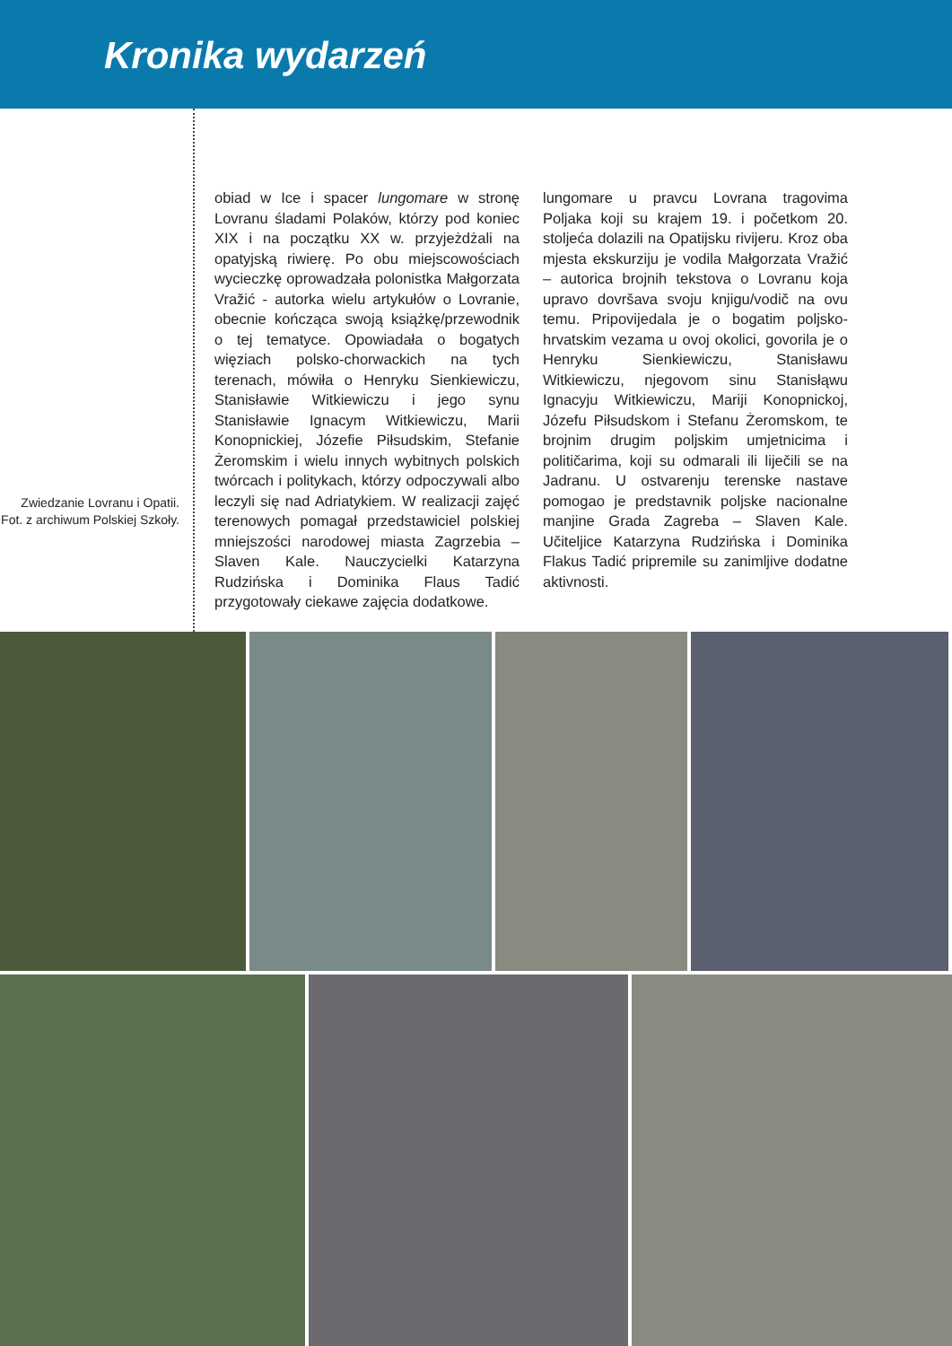Kronika wydarzeń
Zwiedzanie Lovranu i Opatii. Fot. z archiwum Polskiej Szkoły.
obiad w Ice i spacer lungomare w stronę Lovranu śladami Polaków, którzy pod koniec XIX i na początku XX w. przyjeżdżali na opatyjską riwierę. Po obu miejscowościach wycieczkę oprowadzała polonistka Małgorzata Vražić - autorka wielu artykułów o Lovranie, obecnie kończąca swoją książkę/przewodnik o tej tematyce. Opowiadała o bogatych więziach polsko-chorwackich na tych terenach, mówiła o Henryku Sienkiewiczu, Stanisławie Witkiewiczu i jego synu Stanisławie Ignacym Witkiewiczu, Marii Konopnickiej, Józefie Piłsudskim, Stefanie Żeromskim i wielu innych wybitnych polskich twórcach i politykach, którzy odpoczywali albo leczyli się nad Adriatykiem. W realizacji zajęć terenowych pomagał przedstawiciel polskiej mniejszości narodowej miasta Zagrzebia – Slaven Kale. Nauczycielki Katarzyna Rudzińska i Dominika Flaus Tadić przygotowały ciekawe zajęcia dodatkowe.
lungomare u pravcu Lovrana tragovima Poljaka koji su krajem 19. i početkom 20. stoljeća dolazili na Opatijsku rivijeru. Kroz oba mjesta ekskurziju je vodila Małgorzata Vražić – autorica brojnih tekstova o Lovranu koja upravo dovršava svoju knjigu/vodič na ovu temu. Pripovijedala je o bogatim poljsko-hrvatskim vezama u ovoj okolici, govorila je o Henryku Sienkiewiczu, Stanisławu Witkiewiczu, njegovom sinu Stanisłąwu Ignacyju Witkiewiczu, Mariji Konopnickoj, Józefu Piłsudskom i Stefanu Żeromskom, te brojnim drugim poljskim umjetnicima i političarima, koji su odmarali ili liječili se na Jadranu. U ostvarenju terenske nastave pomogao je predstavnik poljske nacionalne manjine Grada Zagreba – Slaven Kale. Učiteljice Katarzyna Rudzińska i Dominika Flakus Tadić pripremile su zanimljive dodatne aktivnosti.